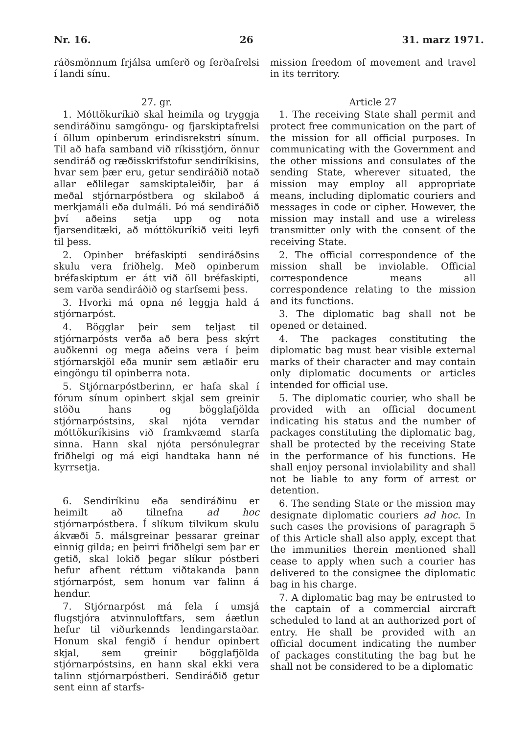Nr. 16. 26 31. marz 1971.
ráðsmönnum frjálsa umferð og ferðafrelsi í landi sínu.
27. gr.
1. Móttökuríkið skal heimila og tryggja sendiráðinu samgöngu- og fjarskiptafrelsi í öllum opinberum erindisrekstri sínum. Til að hafa samband við ríkisstjórn, önnur sendiráð og ræðisskrifstofur sendiríkisins, hvar sem þær eru, getur sendiráðið notað allar eðlilegar samskiptaleiðir, þar á meðal stjórnarpóstbera og skilaboð á merkjamáli eða dulmáli. Þó má sendiráðið því aðeins setja upp og nota fjarsenditæki, að móttökuríkið veiti leyfi til þess.
2. Opinber bréfaskipti sendiráðsins skulu vera friðhelg. Með opinberum bréfaskiptum er átt við öll bréfaskipti, sem varða sendiráðið og starfsemi þess.
3. Hvorki má opna né leggja hald á stjórnarpóst.
4. Bögglar þeir sem teljast til stjórnarpósts verða að bera þess skýrt auðkenni og mega aðeins vera í þeim stjórnarskjöl eða munir sem ætlaðir eru eingöngu til opinberra nota.
5. Stjórnarpóstberinn, er hafa skal í fórum sínum opinbert skjal sem greinir stöðu hans og bögglafjölda stjórnarpóstsins, skal njóta verndar móttökuríkisins við framkvæmd starfa sinna. Hann skal njóta persónulegrar friðhelgi og má eigi handtaka hann né kyrrsetja.
6. Sendiríkinu eða sendiráðinu er heimilt að tilnefna ad hoc stjórnarpóstbera. Í slíkum tilvikum skulu ákvæði 5. málsgreinar þessarar greinar einnig gilda; en þeirri friðhelgi sem þar er getið, skal lokið þegar slíkur póstberi hefur afhent réttum viðtakanda þann stjórnarpóst, sem honum var falinn á hendur.
7. Stjórnarpóst má fela í umsjá flugstjóra atvinnuloftfars, sem áætlun hefur til viðurkennds lendingarstaðar. Honum skal fengið í hendur opinbert skjal, sem greinir bögglafjölda stjórnarpóstsins, en hann skal ekki vera talinn stjórnarpóstberi. Sendiráðið getur sent einn af starfs-
mission freedom of movement and travel in its territory.
Article 27
1. The receiving State shall permit and protect free communication on the part of the mission for all official purposes. In communicating with the Government and the other missions and consulates of the sending State, wherever situated, the mission may employ all appropriate means, including diplomatic couriers and messages in code or cipher. However, the mission may install and use a wireless transmitter only with the consent of the receiving State.
2. The official correspondence of the mission shall be inviolable. Official correspondence means all correspondence relating to the mission and its functions.
3. The diplomatic bag shall not be opened or detained.
4. The packages constituting the diplomatic bag must bear visible external marks of their character and may contain only diplomatic documents or articles intended for official use.
5. The diplomatic courier, who shall be provided with an official document indicating his status and the number of packages constituting the diplomatic bag, shall be protected by the receiving State in the performance of his functions. He shall enjoy personal inviolability and shall not be liable to any form of arrest or detention.
6. The sending State or the mission may designate diplomatic couriers ad hoc. In such cases the provisions of paragraph 5 of this Article shall also apply, except that the immunities therein mentioned shall cease to apply when such a courier has delivered to the consignee the diplomatic bag in his charge.
7. A diplomatic bag may be entrusted to the captain of a commercial aircraft scheduled to land at an authorized port of entry. He shall be provided with an official document indicating the number of packages constituting the bag but he shall not be considered to be a diplomatic